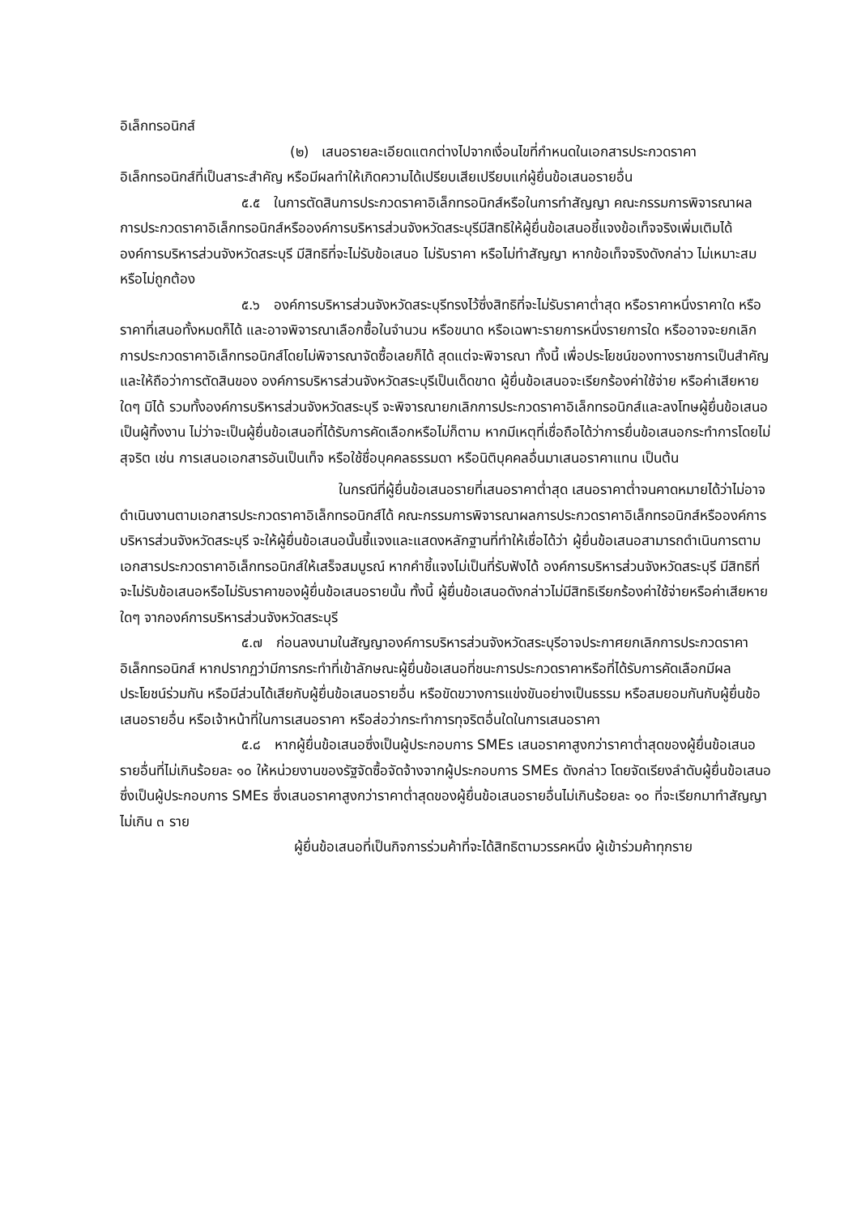อิเล็กทรอนิกส์
(๒) เสนอรายละเอียดแตกต่างไปจากเงื่อนไขที่กำหนดในเอกสารประกวดราคาอิเล็กทรอนิกส์ที่เป็นสาระสำคัญ หรือมีผลทำให้เกิดความได้เปรียบเสียเปรียบแก่ผู้ยื่นข้อเสนอรายอื่น
๕.๕ ในการตัดสินการประกวดราคาอิเล็กทรอนิกส์หรือในการทำสัญญา คณะกรรมการพิจารณาผลการประกวดราคาอิเล็กทรอนิกส์หรือองค์การบริหารส่วนจังหวัดสระบุรีมีสิทธิให้ผู้ยื่นข้อเสนอชี้แจงข้อเท็จจริงเพิ่มเติมได้ องค์การบริหารส่วนจังหวัดสระบุรี มีสิทธิที่จะไม่รับข้อเสนอ ไม่รับราคา หรือไม่ทำสัญญา หากข้อเท็จจริงดังกล่าว ไม่เหมาะสมหรือไม่ถูกต้อง
๕.๖ องค์การบริหารส่วนจังหวัดสระบุรีทรงไว้ซึ่งสิทธิที่จะไม่รับราคาต่ำสุด หรือราคาหนึ่งราคาใด หรือราคาที่เสนอทั้งหมดก็ได้ และอาจพิจารณาเลือกซื้อในจำนวน หรือขนาด หรือเฉพาะรายการหนึ่งรายการใด หรืออาจจะยกเลิกการประกวดราคาอิเล็กทรอนิกส์โดยไม่พิจารณาจัดซื้อเลยก็ได้ สุดแต่จะพิจารณา ทั้งนี้ เพื่อประโยชน์ของทางราชการเป็นสำคัญ และให้ถือว่าการตัดสินของ องค์การบริหารส่วนจังหวัดสระบุรีเป็นเด็ดขาด ผู้ยื่นข้อเสนอจะเรียกร้องค่าใช้จ่าย หรือค่าเสียหายใดๆ มิได้ รวมทั้งองค์การบริหารส่วนจังหวัดสระบุรี จะพิจารณายกเลิกการประกวดราคาอิเล็กทรอนิกส์และลงโทษผู้ยื่นข้อเสนอเป็นผู้ทิ้งงาน ไม่ว่าจะเป็นผู้ยื่นข้อเสนอที่ได้รับการคัดเลือกหรือไม่ก็ตาม หากมีเหตุที่เชื่อถือได้ว่าการยื่นข้อเสนอกระทำการโดยไม่สุจริต เช่น การเสนอเอกสารอันเป็นเท็จ หรือใช้ชื่อบุคคลธรรมดา หรือนิติบุคคลอื่นมาเสนอราคาแทน เป็นต้น
ในกรณีที่ผู้ยื่นข้อเสนอรายที่เสนอราคาต่ำสุด เสนอราคาต่ำจนคาดหมายได้ว่าไม่อาจดำเนินงานตามเอกสารประกวดราคาอิเล็กทรอนิกส์ได้ คณะกรรมการพิจารณาผลการประกวดราคาอิเล็กทรอนิกส์หรือองค์การบริหารส่วนจังหวัดสระบุรี จะให้ผู้ยื่นข้อเสนอนั้นชี้แจงและแสดงหลักฐานที่ทำให้เชื่อได้ว่า ผู้ยื่นข้อเสนอสามารถดำเนินการตามเอกสารประกวดราคาอิเล็กทรอนิกส์ให้เสร็จสมบูรณ์ หากคำชี้แจงไม่เป็นที่รับฟังได้ องค์การบริหารส่วนจังหวัดสระบุรี มีสิทธิที่จะไม่รับข้อเสนอหรือไม่รับราคาของผู้ยื่นข้อเสนอรายนั้น ทั้งนี้ ผู้ยื่นข้อเสนอดังกล่าวไม่มีสิทธิเรียกร้องค่าใช้จ่ายหรือค่าเสียหายใดๆ จากองค์การบริหารส่วนจังหวัดสระบุรี
๕.๗ ก่อนลงนามในสัญญาองค์การบริหารส่วนจังหวัดสระบุรีอาจประกาศยกเลิกการประกวดราคาอิเล็กทรอนิกส์ หากปรากฏว่ามีการกระทำที่เข้าลักษณะผู้ยื่นข้อเสนอที่ชนะการประกวดราคาหรือที่ได้รับการคัดเลือกมีผลประโยชน์ร่วมกัน หรือมีส่วนได้เสียกับผู้ยื่นข้อเสนอรายอื่น หรือขัดขวางการแข่งขันอย่างเป็นธรรม หรือสมยอมกันกับผู้ยื่นข้อเสนอรายอื่น หรือเจ้าหน้าที่ในการเสนอราคา หรือส่อว่ากระทำการทุจริตอื่นใดในการเสนอราคา
๕.๘ หากผู้ยื่นข้อเสนอซึ่งเป็นผู้ประกอบการ SMEs เสนอราคาสูงกว่าราคาต่ำสุดของผู้ยื่นข้อเสนอรายอื่นที่ไม่เกินร้อยละ ๑๐ ให้หน่วยงานของรัฐจัดซื้อจัดจ้างจากผู้ประกอบการ SMEs ดังกล่าว โดยจัดเรียงลำดับผู้ยื่นข้อเสนอซึ่งเป็นผู้ประกอบการ SMEs ซึ่งเสนอราคาสูงกว่าราคาต่ำสุดของผู้ยื่นข้อเสนอรายอื่นไม่เกินร้อยละ ๑๐ ที่จะเรียกมาทำสัญญาไม่เกิน ๓ ราย
ผู้ยื่นข้อเสนอที่เป็นกิจการร่วมค้าที่จะได้สิทธิตามวรรคหนึ่ง ผู้เข้าร่วมค้าทุกราย